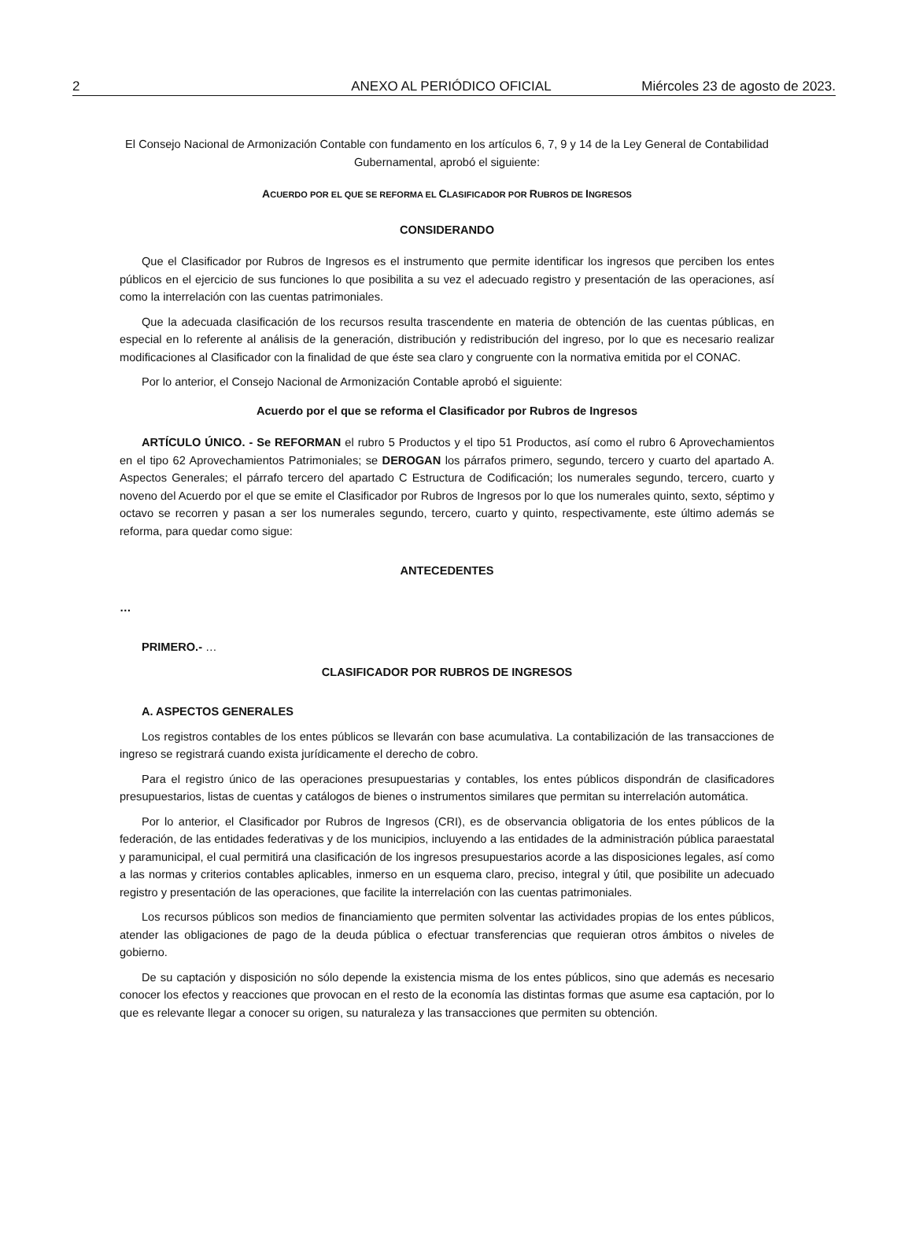2 ANEXO AL PERIÓDICO OFICIAL Miércoles 23 de agosto de 2023.
El Consejo Nacional de Armonización Contable con fundamento en los artículos 6, 7, 9 y 14 de la Ley General de Contabilidad Gubernamental, aprobó el siguiente:
ACUERDO POR EL QUE SE REFORMA EL CLASIFICADOR POR RUBROS DE INGRESOS
CONSIDERANDO
Que el Clasificador por Rubros de Ingresos es el instrumento que permite identificar los ingresos que perciben los entes públicos en el ejercicio de sus funciones lo que posibilita a su vez el adecuado registro y presentación de las operaciones, así como la interrelación con las cuentas patrimoniales.
Que la adecuada clasificación de los recursos resulta trascendente en materia de obtención de las cuentas públicas, en especial en lo referente al análisis de la generación, distribución y redistribución del ingreso, por lo que es necesario realizar modificaciones al Clasificador con la finalidad de que éste sea claro y congruente con la normativa emitida por el CONAC.
Por lo anterior, el Consejo Nacional de Armonización Contable aprobó el siguiente:
Acuerdo por el que se reforma el Clasificador por Rubros de Ingresos
ARTÍCULO ÚNICO. - Se REFORMAN el rubro 5 Productos y el tipo 51 Productos, así como el rubro 6 Aprovechamientos en el tipo 62 Aprovechamientos Patrimoniales; se DEROGAN los párrafos primero, segundo, tercero y cuarto del apartado A. Aspectos Generales; el párrafo tercero del apartado C Estructura de Codificación; los numerales segundo, tercero, cuarto y noveno del Acuerdo por el que se emite el Clasificador por Rubros de Ingresos por lo que los numerales quinto, sexto, séptimo y octavo se recorren y pasan a ser los numerales segundo, tercero, cuarto y quinto, respectivamente, este último además se reforma, para quedar como sigue:
ANTECEDENTES
…
PRIMERO.- …
CLASIFICADOR POR RUBROS DE INGRESOS
A. ASPECTOS GENERALES
Los registros contables de los entes públicos se llevarán con base acumulativa. La contabilización de las transacciones de ingreso se registrará cuando exista jurídicamente el derecho de cobro.
Para el registro único de las operaciones presupuestarias y contables, los entes públicos dispondrán de clasificadores presupuestarios, listas de cuentas y catálogos de bienes o instrumentos similares que permitan su interrelación automática.
Por lo anterior, el Clasificador por Rubros de Ingresos (CRI), es de observancia obligatoria de los entes públicos de la federación, de las entidades federativas y de los municipios, incluyendo a las entidades de la administración pública paraestatal y paramunicipal, el cual permitirá una clasificación de los ingresos presupuestarios acorde a las disposiciones legales, así como a las normas y criterios contables aplicables, inmerso en un esquema claro, preciso, integral y útil, que posibilite un adecuado registro y presentación de las operaciones, que facilite la interrelación con las cuentas patrimoniales.
Los recursos públicos son medios de financiamiento que permiten solventar las actividades propias de los entes públicos, atender las obligaciones de pago de la deuda pública o efectuar transferencias que requieran otros ámbitos o niveles de gobierno.
De su captación y disposición no sólo depende la existencia misma de los entes públicos, sino que además es necesario conocer los efectos y reacciones que provocan en el resto de la economía las distintas formas que asume esa captación, por lo que es relevante llegar a conocer su origen, su naturaleza y las transacciones que permiten su obtención.